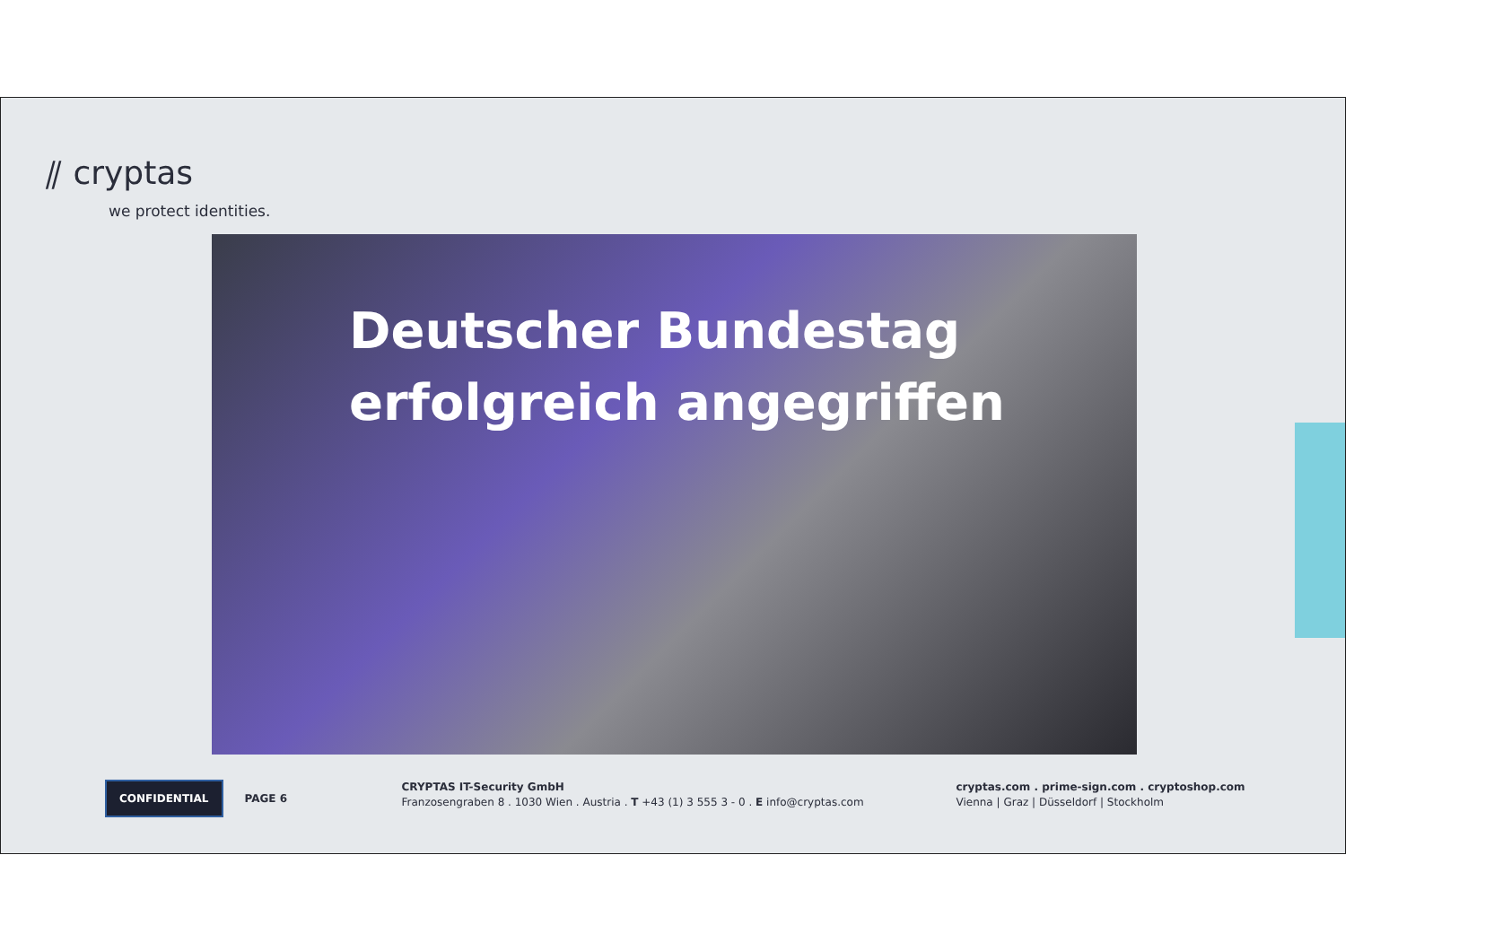⫽ cryptas
we protect identities.
Deutscher Bundestag
erfolgreich angegriffen
CONFIDENTIAL PAGE 6
CRYPTAS IT-Security GmbH
Franzosengraben 8 . 1030 Wien . Austria . T +43 (1) 3 555 3 - 0 . E info@cryptas.com
cryptas.com . prime-sign.com . cryptoshop.com
Vienna | Graz | Düsseldorf | Stockholm